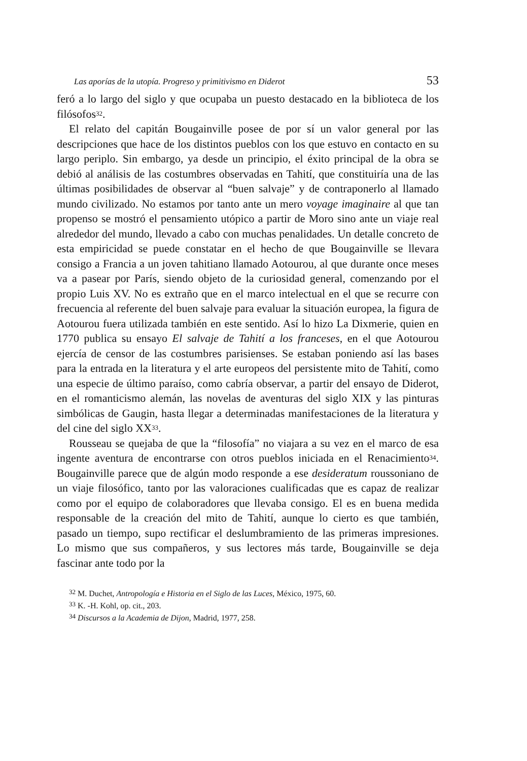Las aporías de la utopía. Progreso y primitivismo en Diderot 53
feró a lo largo del siglo y que ocupaba un puesto destacado en la biblioteca de los filósofos<sup>32</sup>.
El relato del capitán Bougainville posee de por sí un valor general por las descripciones que hace de los distintos pueblos con los que estuvo en contacto en su largo periplo. Sin embargo, ya desde un principio, el éxito principal de la obra se debió al análisis de las costumbres observadas en Tahití, que constituiría una de las últimas posibilidades de observar al “buen salvaje” y de contraponerlo al llamado mundo civilizado. No estamos por tanto ante un mero voyage imaginaire al que tan propenso se mostró el pensamiento utópico a partir de Moro sino ante un viaje real alrededor del mundo, llevado a cabo con muchas penalidades. Un detalle concreto de esta empiricidad se puede constatar en el hecho de que Bougainville se llevara consigo a Francia a un joven tahitiano llamado Aotourou, al que durante once meses va a pasear por París, siendo objeto de la curiosidad general, comenzando por el propio Luis XV. No es extraño que en el marco intelectual en el que se recurre con frecuencia al referente del buen salvaje para evaluar la situación europea, la figura de Aotourou fuera utilizada también en este sentido. Así lo hizo La Dixmerie, quien en 1770 publica su ensayo El salvaje de Tahití a los franceses, en el que Aotourou ejercía de censor de las costumbres parisienses. Se estaban poniendo así las bases para la entrada en la literatura y el arte europeos del persistente mito de Tahití, como una especie de último paraíso, como cabría observar, a partir del ensayo de Diderot, en el romanticismo alemán, las novelas de aventuras del siglo XIX y las pinturas simbólicas de Gaugin, hasta llegar a determinadas manifestaciones de la literatura y del cine del siglo XX<sup>33</sup>.
Rousseau se quejaba de que la “filosofía” no viajara a su vez en el marco de esa ingente aventura de encontrarse con otros pueblos iniciada en el Renacimiento<sup>34</sup>. Bougainville parece que de algún modo responde a ese desideratum roussoniano de un viaje filosófico, tanto por las valoraciones cualificadas que es capaz de realizar como por el equipo de colaboradores que llevaba consigo. El es en buena medida responsable de la creación del mito de Tahití, aunque lo cierto es que también, pasado un tiempo, supo rectificar el deslumbramiento de las primeras impresiones. Lo mismo que sus compañeros, y sus lectores más tarde, Bougainville se deja fascinar ante todo por la
<sup>32</sup> M. Duchet, Antropología e Historia en el Siglo de las Luces, México, 1975, 60.
<sup>33</sup> K. -H. Kohl, op. cit., 203.
<sup>34</sup> Discursos a la Academia de Dijon, Madrid, 1977, 258.